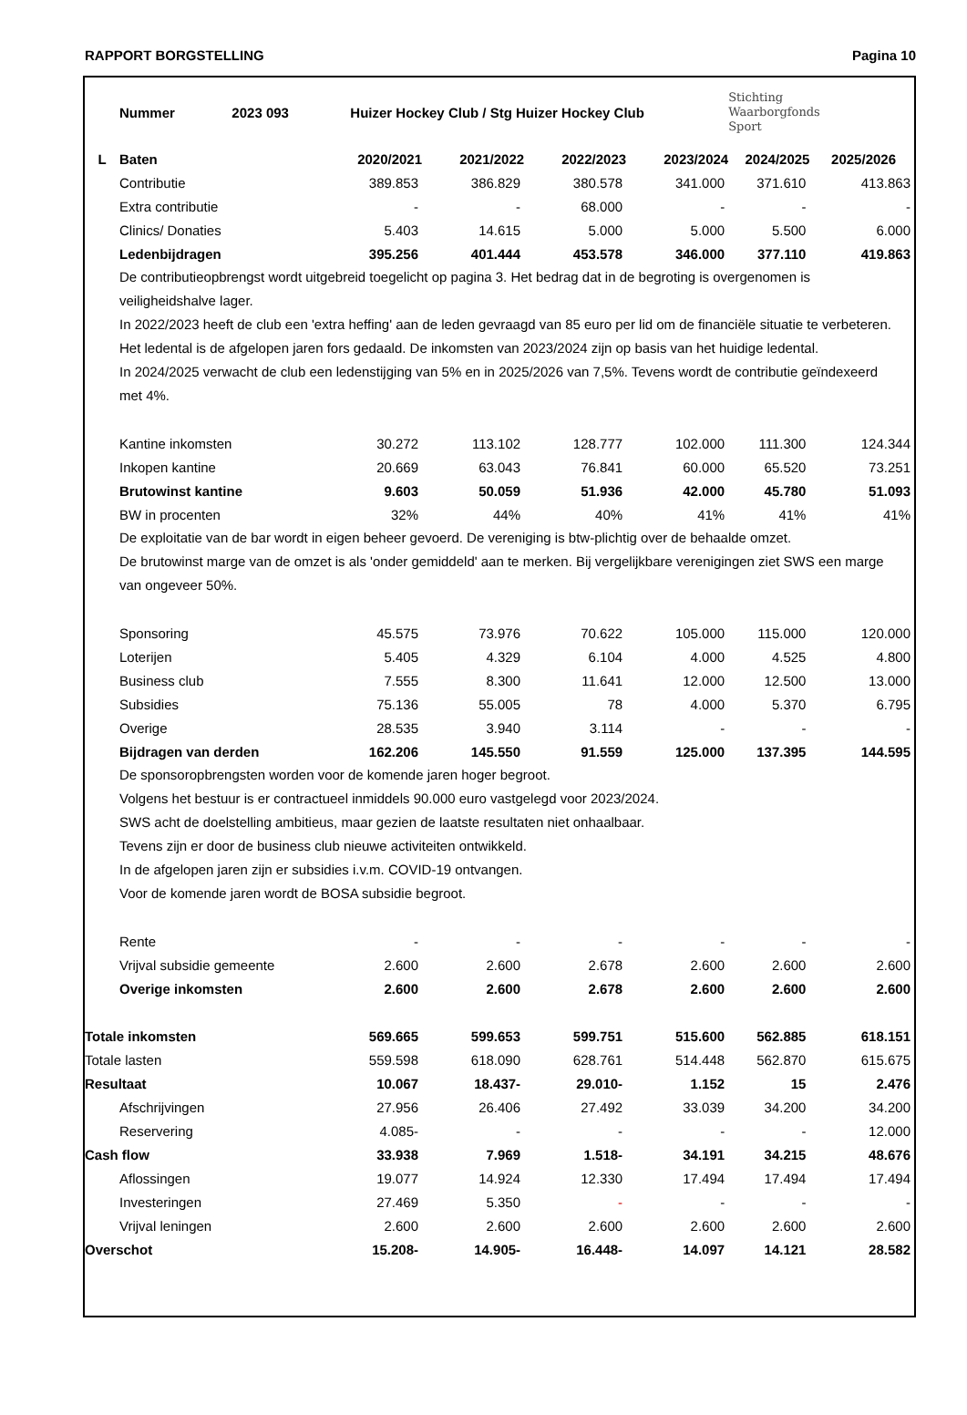RAPPORT BORGSTELLING Pagina 10
| | Nummer 2023 093 | Huizer Hockey Club / Stg Huizer Hockey Club | | | | Stichting Waarborgfonds Sport | |
| L | Baten | 2020/2021 | 2021/2022 | 2022/2023 | 2023/2024 | 2024/2025 | 2025/2026 |
| | Contributie | 389.853 | 386.829 | 380.578 | 341.000 | 371.610 | 413.863 |
| | Extra contributie | - | - | 68.000 | - | - | - |
| | Clinics/ Donaties | 5.403 | 14.615 | 5.000 | 5.000 | 5.500 | 6.000 |
| | Ledenbijdragen | 395.256 | 401.444 | 453.578 | 346.000 | 377.110 | 419.863 |
| | De contributieopbrengst wordt uitgebreid toegelicht op pagina 3. Het bedrag dat in de begroting is overgenomen is veiligheidshalve lager. In 2022/2023 heeft de club een 'extra heffing' aan de leden gevraagd van 85 euro per lid om de financiële situatie te verbeteren. Het ledental is de afgelopen jaren fors gedaald. De inkomsten van 2023/2024 zijn op basis van het huidige ledental. In 2024/2025 verwacht de club een ledenstijging van 5% en in 2025/2026 van 7,5%. Tevens wordt de contributie geïndexeerd met 4%. | | | | | | |
| | Kantine inkomsten | 30.272 | 113.102 | 128.777 | 102.000 | 111.300 | 124.344 |
| | Inkopen kantine | 20.669 | 63.043 | 76.841 | 60.000 | 65.520 | 73.251 |
| | Brutowinst kantine | 9.603 | 50.059 | 51.936 | 42.000 | 45.780 | 51.093 |
| | BW in procenten | 32% | 44% | 40% | 41% | 41% | 41% |
| | De exploitatie van de bar wordt in eigen beheer gevoerd. De vereniging is btw-plichtig over de behaalde omzet. De brutowinst marge van de omzet is als 'onder gemiddeld' aan te merken. Bij vergelijkbare verenigingen ziet SWS een marge van ongeveer 50%. | | | | | | |
| | Sponsoring | 45.575 | 73.976 | 70.622 | 105.000 | 115.000 | 120.000 |
| | Loterijen | 5.405 | 4.329 | 6.104 | 4.000 | 4.525 | 4.800 |
| | Business club | 7.555 | 8.300 | 11.641 | 12.000 | 12.500 | 13.000 |
| | Subsidies | 75.136 | 55.005 | 78 | 4.000 | 5.370 | 6.795 |
| | Overige | 28.535 | 3.940 | 3.114 | - | - | - |
| | Bijdragen van derden | 162.206 | 145.550 | 91.559 | 125.000 | 137.395 | 144.595 |
| | De sponsoropbrengsten worden voor de komende jaren hoger begroot. Volgens het bestuur is er contractueel inmiddels 90.000 euro vastgelegd voor 2023/2024. SWS acht de doelstelling ambitieus, maar gezien de laatste resultaten niet onhaalbaar. Tevens zijn er door de business club nieuwe activiteiten ontwikkeld. In de afgelopen jaren zijn er subsidies i.v.m. COVID-19 ontvangen. Voor de komende jaren wordt de BOSA subsidie begroot. | | | | | | |
| | Rente | - | - | - | - | - | - |
| | Vrijval subsidie gemeente | 2.600 | 2.600 | 2.678 | 2.600 | 2.600 | 2.600 |
| | Overige inkomsten | 2.600 | 2.600 | 2.678 | 2.600 | 2.600 | 2.600 |
| Totale inkomsten | | 569.665 | 599.653 | 599.751 | 515.600 | 562.885 | 618.151 |
| Totale lasten | | 559.598 | 618.090 | 628.761 | 514.448 | 562.870 | 615.675 |
| Resultaat | | 10.067 | 18.437- | 29.010- | 1.152 | 15 | 2.476 |
| | Afschrijvingen | 27.956 | 26.406 | 27.492 | 33.039 | 34.200 | 34.200 |
| | Reservering | 4.085- | - | - | - | - | 12.000 |
| Cash flow | | 33.938 | 7.969 | 1.518- | 34.191 | 34.215 | 48.676 |
| | Aflossingen | 19.077 | 14.924 | 12.330 | 17.494 | 17.494 | 17.494 |
| | Investeringen | 27.469 | 5.350 | - | - | - | - |
| | Vrijval leningen | 2.600 | 2.600 | 2.600 | 2.600 | 2.600 | 2.600 |
| Overschot | | 15.208- | 14.905- | 16.448- | 14.097 | 14.121 | 28.582 |